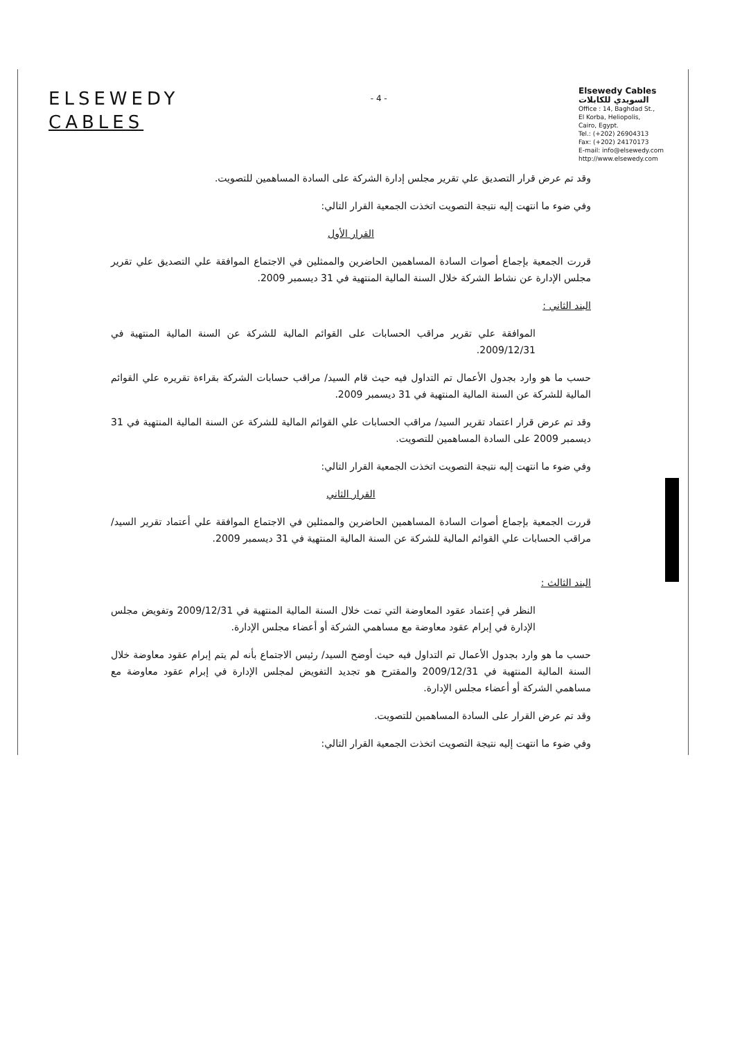ELSEWEDY
CABLES
- 4 -
Elsewedy Cables
السويدي للكابلات
Office : 14, Baghdad St.,
El Korba, Heliopolis,
Cairo, Egypt.
Tel.: (+202) 26904313
Fax: (+202) 24170173
E-mail: info@elsewedy.com
http://www.elsewedy.com
وقد تم عرض قرار التصديق علي تقرير مجلس إدارة الشركة على السادة المساهمين للتصويت.
وفي ضوء ما انتهت إليه نتيجة التصويت اتخذت الجمعية القرار التالي:
القرار الأول
قررت الجمعية بإجماع أصوات السادة المساهمين الحاضرين والممثلين في الاجتماع الموافقة علي التصديق علي تقرير مجلس الإدارة عن نشاط الشركة خلال السنة المالية المنتهية في 31 ديسمبر 2009.
البند الثاني :
الموافقة علي تقرير مراقب الحسابات على القوائم المالية للشركة عن السنة المالية المنتهية في 2009/12/31.
حسب ما هو وارد بجدول الأعمال تم التداول فيه حيث قام السيد/ مراقب حسابات الشركة بقراءة تقريره علي القوائم المالية للشركة عن السنة المالية المنتهية في 31 ديسمبر 2009.
وقد تم عرض قرار اعتماد تقرير السيد/ مراقب الحسابات علي القوائم المالية للشركة عن السنة المالية المنتهية في 31 ديسمبر 2009 على السادة المساهمين للتصويت.
وفي ضوء ما انتهت إليه نتيجة التصويت اتخذت الجمعية القرار التالي:
القرار الثاني
قررت الجمعية بإجماع أصوات السادة المساهمين الحاضرين والممثلين في الاجتماع الموافقة علي أعتماد تقرير السيد/ مراقب الحسابات علي القوائم المالية للشركة عن السنة المالية المنتهية في 31 ديسمبر 2009.
البند الثالث :
النظر في إعتماد عقود المعاوضة التي تمت خلال السنة المالية المنتهية في 2009/12/31 وتفويض مجلس الإدارة في إبرام عقود معاوضة مع مساهمي الشركة أو أعضاء مجلس الإدارة.
حسب ما هو وارد بجدول الأعمال تم التداول فيه حيث أوضح السيد/ رئيس الاجتماع بأنه لم يتم إبرام عقود معاوضة خلال السنة المالية المنتهية في 2009/12/31 والمقترح هو تجديد التفويض لمجلس الإدارة في إبرام عقود معاوضة مع مساهمي الشركة أو أعضاء مجلس الإدارة.
وقد تم عرض القرار على السادة المساهمين للتصويت.
وفي ضوء ما انتهت إليه نتيجة التصويت اتخذت الجمعية القرار التالي: